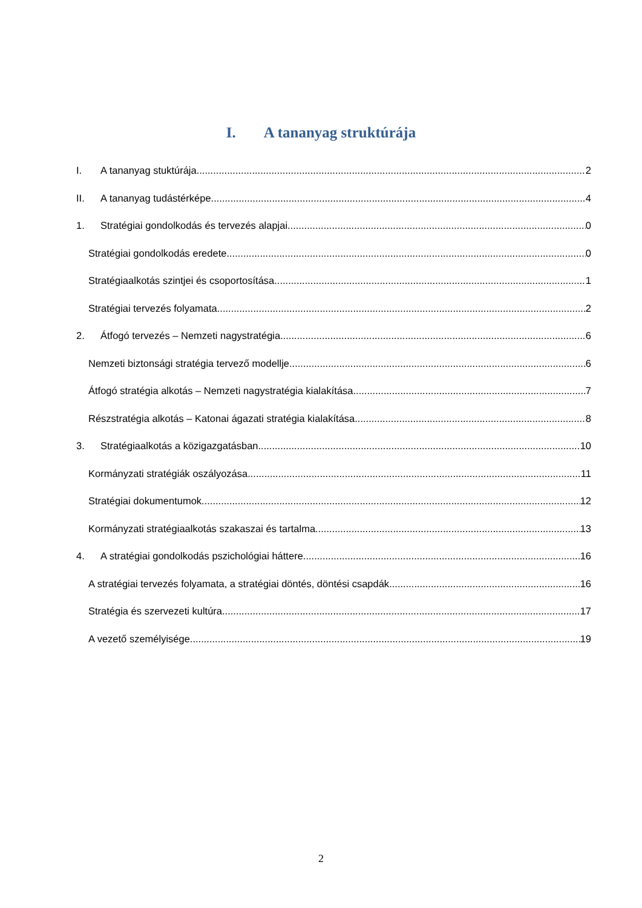I. A tananyag struktúrája
I. A tananyag stuktúrája 2
II. A tananyag tudástérképe 4
1. Stratégiai gondolkodás és tervezés alapjai 0
Stratégiai gondolkodás eredete 0
Stratégiaalkotás szintjei és csoportosítása 1
Stratégiai tervezés folyamata 2
2. Átfogó tervezés – Nemzeti nagystratégia 6
Nemzeti biztonsági stratégia tervező modellje 6
Átfogó stratégia alkotás – Nemzeti nagystratégia kialakítása 7
Részstratégia alkotás – Katonai ágazati stratégia kialakítása 8
3. Stratégiaalkotás a közigazgatásban 10
Kormányzati stratégiák oszályozása 11
Stratégiai dokumentumok 12
Kormányzati stratégiaalkotás szakaszai és tartalma 13
4. A stratégiai gondolkodás pszichológiai háttere 16
A stratégiai tervezés folyamata, a stratégiai döntés, döntési csapdák 16
Stratégia és szervezeti kultúra 17
A vezető személyisége 19
2